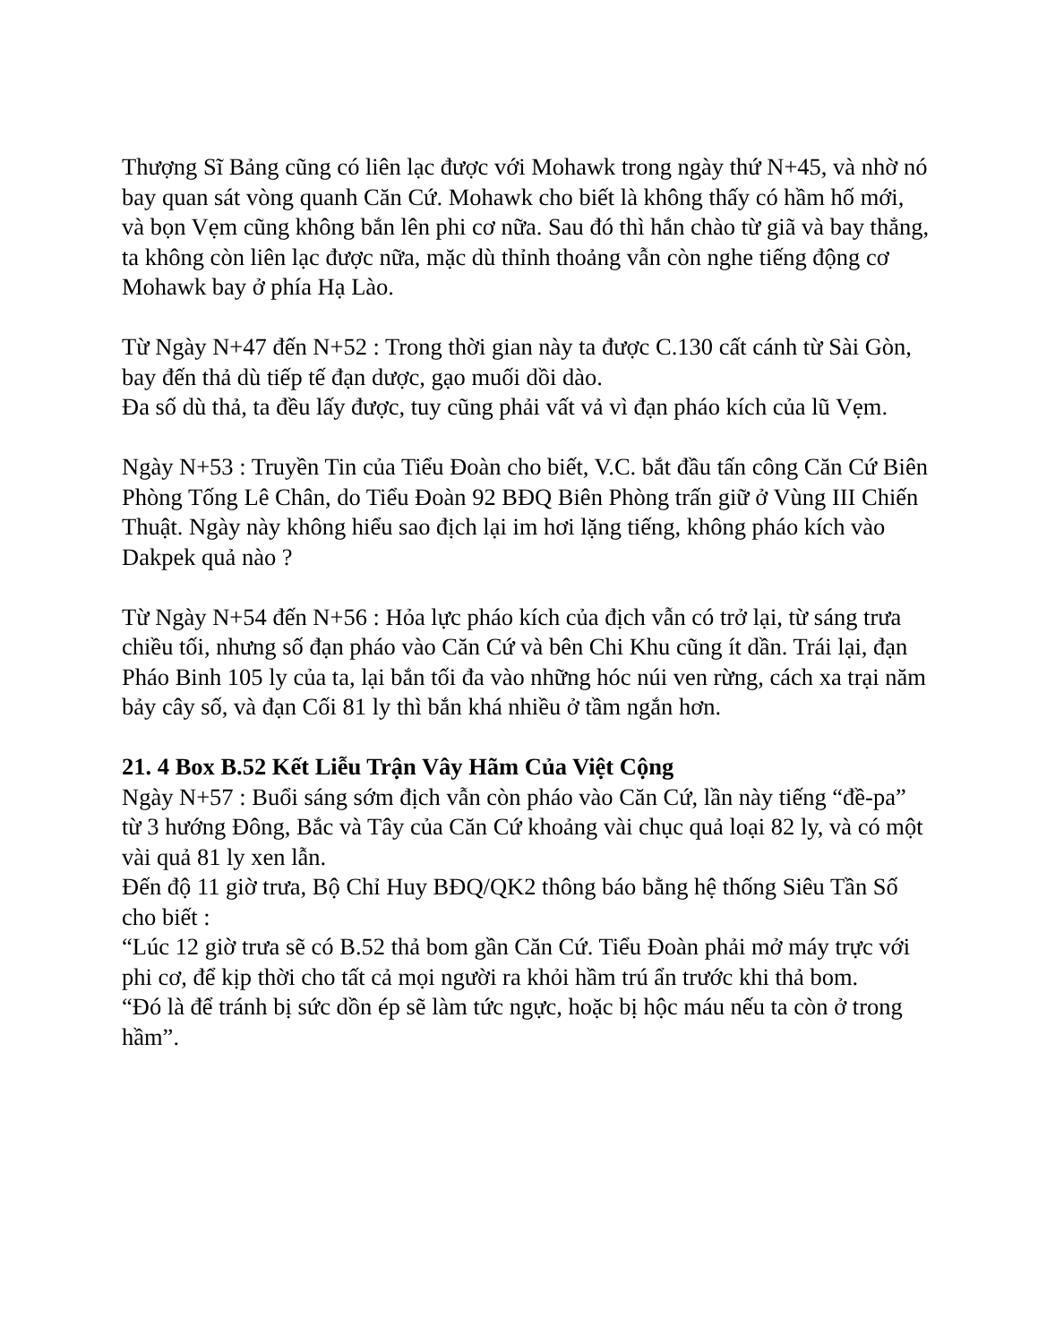Thượng Sĩ Bảng cũng có liên lạc được với Mohawk trong ngày thứ N+45, và nhờ nó bay quan sát vòng quanh Căn Cứ. Mohawk cho biết là không thấy có hầm hố mới, và bọn Vẹm cũng không bắn lên phi cơ nữa. Sau đó thì hắn chào từ giã và bay thẳng, ta không còn liên lạc được nữa, mặc dù thỉnh thoảng vẫn còn nghe tiếng động cơ Mohawk bay ở phía Hạ Lào.
Từ Ngày N+47 đến N+52 : Trong thời gian này ta được C.130 cất cánh từ Sài Gòn, bay đến thả dù tiếp tế đạn dược, gạo muối dồi dào.
Đa số dù thả, ta đều lấy được, tuy cũng phải vất vả vì đạn pháo kích của lũ Vẹm.
Ngày N+53 : Truyền Tin của Tiểu Đoàn cho biết, V.C. bắt đầu tấn công Căn Cứ Biên Phòng Tống Lê Chân, do Tiểu Đoàn 92 BĐQ Biên Phòng trấn giữ ở Vùng III Chiến Thuật. Ngày này không hiểu sao địch lại im hơi lặng tiếng, không pháo kích vào Dakpek quả nào ?
Từ Ngày N+54 đến N+56 : Hỏa lực pháo kích của địch vẫn có trở lại, từ sáng trưa chiều tối, nhưng số đạn pháo vào Căn Cứ và bên Chi Khu cũng ít dần. Trái lại, đạn Pháo Binh 105 ly của ta, lại bắn tối đa vào những hóc núi ven rừng, cách xa trại năm bảy cây số, và đạn Cối 81 ly thì bắn khá nhiều ở tầm ngắn hơn.
21. 4 Box B.52 Kết Liễu Trận Vây Hãm Của Việt Cộng
Ngày N+57 : Buổi sáng sớm địch vẫn còn pháo vào Căn Cứ, lần này tiếng “đề-pa” từ 3 hướng Đông, Bắc và Tây của Căn Cứ khoảng vài chục quả loại 82 ly, và có một vài quả 81 ly xen lẫn.
Đến độ 11 giờ trưa, Bộ Chỉ Huy BĐQ/QK2 thông báo bằng hệ thống Siêu Tần Số cho biết :
“Lúc 12 giờ trưa sẽ có B.52 thả bom gần Căn Cứ. Tiểu Đoàn phải mở máy trực với phi cơ, để kịp thời cho tất cả mọi người ra khỏi hầm trú ẩn trước khi thả bom.
“Đó là để tránh bị sức dồn ép sẽ làm tức ngực, hoặc bị hộc máu nếu ta còn ở trong hầm”.